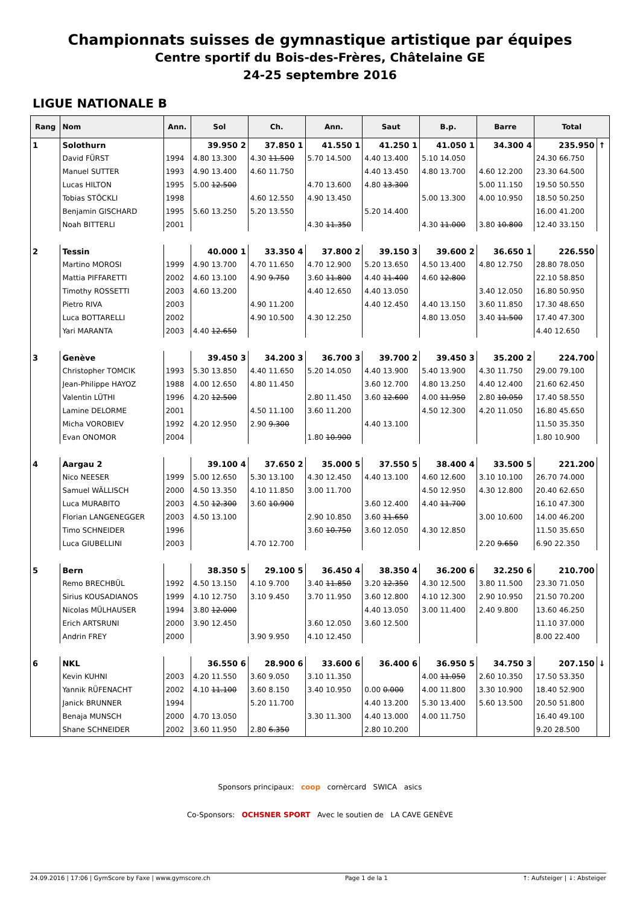Championnats suisses de gymnastique artistique par équipes
Centre sportif du Bois-des-Frères, Châtelaine GE
24-25 septembre 2016
LIGUE NATIONALE B
| Rang | Nom | Ann. | Sol | Ch. | Ann. | Saut | B.p. | Barre | Total | |
| --- | --- | --- | --- | --- | --- | --- | --- | --- | --- | --- |
| 1 | Solothurn | | 39.950 2 | 37.850 1 | 41.550 1 | 41.250 1 | 41.050 1 | 34.300 4 | 235.950 | ↑ |
| | David FÜRST | 1994 | 4.80 13.300 | 4.30 11.500 | 5.70 14.500 | 4.40 13.400 | 5.10 14.050 | | 24.30 66.750 | |
| | Manuel SUTTER | 1993 | 4.90 13.400 | 4.60 11.750 | | 4.40 13.450 | 4.80 13.700 | 4.60 12.200 | 23.30 64.500 | |
| | Lucas HILTON | 1995 | 5.00 12.500 | | 4.70 13.600 | 4.80 13.300 | | 5.00 11.150 | 19.50 50.550 | |
| | Tobias STÖCKLI | 1998 | | 4.60 12.550 | 4.90 13.450 | | 5.00 13.300 | 4.00 10.950 | 18.50 50.250 | |
| | Benjamin GISCHARD | 1995 | 5.60 13.250 | 5.20 13.550 | | 5.20 14.400 | | | 16.00 41.200 | |
| | Noah BITTERLI | 2001 | | | 4.30 11.350 | | 4.30 11.000 | 3.80 10.800 | 12.40 33.150 | |
| 2 | Tessin | | 40.000 1 | 33.350 4 | 37.800 2 | 39.150 3 | 39.600 2 | 36.650 1 | 226.550 | |
| | Martino MOROSI | 1999 | 4.90 13.700 | 4.70 11.650 | 4.70 12.900 | 5.20 13.650 | 4.50 13.400 | 4.80 12.750 | 28.80 78.050 | |
| | Mattia PIFFARETTI | 2002 | 4.60 13.100 | 4.90 9.750 | 3.60 11.800 | 4.40 11.400 | 4.60 12.800 | | 22.10 58.850 | |
| | Timothy ROSSETTI | 2003 | 4.60 13.200 | | 4.40 12.650 | 4.40 13.050 | | 3.40 12.050 | 16.80 50.950 | |
| | Pietro RIVA | 2003 | | 4.90 11.200 | | 4.40 12.450 | 4.40 13.150 | 3.60 11.850 | 17.30 48.650 | |
| | Luca BOTTARELLI | 2002 | | 4.90 10.500 | 4.30 12.250 | | 4.80 13.050 | 3.40 11.500 | 17.40 47.300 | |
| | Yari MARANTA | 2003 | 4.40 12.650 | | | | | | 4.40 12.650 | |
| 3 | Genève | | 39.450 3 | 34.200 3 | 36.700 3 | 39.700 2 | 39.450 3 | 35.200 2 | 224.700 | |
| | Christopher TOMCIK | 1993 | 5.30 13.850 | 4.40 11.650 | 5.20 14.050 | 4.40 13.900 | 5.40 13.900 | 4.30 11.750 | 29.00 79.100 | |
| | Jean-Philippe HAYOZ | 1988 | 4.00 12.650 | 4.80 11.450 | | 3.60 12.700 | 4.80 13.250 | 4.40 12.400 | 21.60 62.450 | |
| | Valentin LÜTHI | 1996 | 4.20 12.500 | | 2.80 11.450 | 3.60 12.600 | 4.00 11.950 | 2.80 10.050 | 17.40 58.550 | |
| | Lamine DELORME | 2001 | | 4.50 11.100 | 3.60 11.200 | | 4.50 12.300 | 4.20 11.050 | 16.80 45.650 | |
| | Micha VOROBIEV | 1992 | 4.20 12.950 | 2.90 9.300 | | 4.40 13.100 | | | 11.50 35.350 | |
| | Evan ONOMOR | 2004 | | | 1.80 10.900 | | | | 1.80 10.900 | |
| 4 | Aargau 2 | | 39.100 4 | 37.650 2 | 35.000 5 | 37.550 5 | 38.400 4 | 33.500 5 | 221.200 | |
| | Nico NEESER | 1999 | 5.00 12.650 | 5.30 13.100 | 4.30 12.450 | 4.40 13.100 | 4.60 12.600 | 3.10 10.100 | 26.70 74.000 | |
| | Samuel WÄLLISCH | 2000 | 4.50 13.350 | 4.10 11.850 | 3.00 11.700 | | 4.50 12.950 | 4.30 12.800 | 20.40 62.650 | |
| | Luca MURABITO | 2003 | 4.50 12.300 | 3.60 10.900 | | 3.60 12.400 | 4.40 11.700 | | 16.10 47.300 | |
| | Florian LANGENEGGER | 2003 | 4.50 13.100 | | 2.90 10.850 | 3.60 11.650 | | 3.00 10.600 | 14.00 46.200 | |
| | Timo SCHNEIDER | 1996 | | | 3.60 10.750 | 3.60 12.050 | 4.30 12.850 | | 11.50 35.650 | |
| | Luca GIUBELLINI | 2003 | | 4.70 12.700 | | | | 2.20 9.650 | 6.90 22.350 | |
| 5 | Bern | | 38.350 5 | 29.100 5 | 36.450 4 | 38.350 4 | 36.200 6 | 32.250 6 | 210.700 | |
| | Remo BRECHBÜL | 1992 | 4.50 13.150 | 4.10 9.700 | 3.40 11.850 | 3.20 12.350 | 4.30 12.500 | 3.80 11.500 | 23.30 71.050 | |
| | Sirius KOUSADIANOS | 1999 | 4.10 12.750 | 3.10 9.450 | 3.70 11.950 | 3.60 12.800 | 4.10 12.300 | 2.90 10.950 | 21.50 70.200 | |
| | Nicolas MÜLHAUSER | 1994 | 3.80 12.000 | | | 4.40 13.050 | 3.00 11.400 | 2.40 9.800 | 13.60 46.250 | |
| | Erich ARTSRUNI | 2000 | 3.90 12.450 | | 3.60 12.050 | 3.60 12.500 | | | 11.10 37.000 | |
| | Andrin FREY | 2000 | | 3.90 9.950 | 4.10 12.450 | | | | 8.00 22.400 | |
| 6 | NKL | | 36.550 6 | 28.900 6 | 33.600 6 | 36.400 6 | 36.950 5 | 34.750 3 | 207.150 | ↓ |
| | Kevin KUHNI | 2003 | 4.20 11.550 | 3.60 9.050 | 3.10 11.350 | | 4.00 11.050 | 2.60 10.350 | 17.50 53.350 | |
| | Yannik RÜFENACHT | 2002 | 4.10 11.100 | 3.60 8.150 | 3.40 10.950 | 0.00 0.000 | 4.00 11.800 | 3.30 10.900 | 18.40 52.900 | |
| | Janick BRUNNER | 1994 | | 5.20 11.700 | | 4.40 13.200 | 5.30 13.400 | 5.60 13.500 | 20.50 51.800 | |
| | Benaja MUNSCH | 2000 | 4.70 13.050 | | 3.30 11.300 | 4.40 13.000 | 4.00 11.750 | | 16.40 49.100 | |
| | Shane SCHNEIDER | 2002 | 3.60 11.950 | 2.80 6.350 | | 2.80 10.200 | | | 9.20 28.500 | |
Sponsors principaux: coop cornèrcard SWICA asics
Co-Sponsors: OCHSNER SPORT Avec le soutien de LA CAVE GENÈVE
24.09.2016 | 17:06 | GymScore by Faxe | www.gymscore.ch Page 1 de la 1 ↑: Aufsteiger | ↓: Absteiger